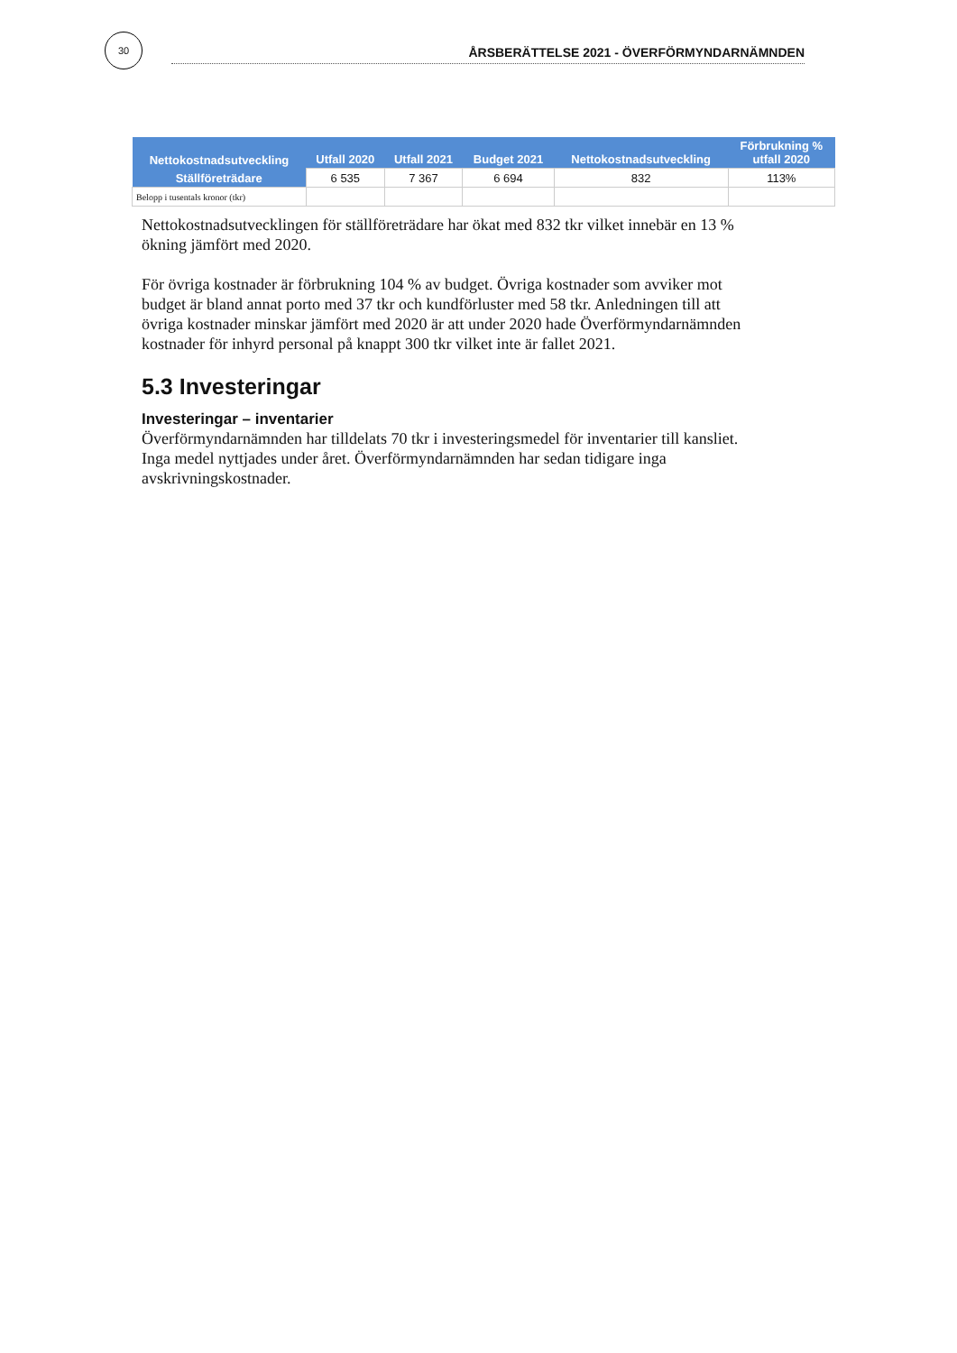30
ÅRSBERÄTTELSE 2021 - ÖVERFÖRMYNDARNÄMNDEN
| Nettokostnadsutveckling | Utfall 2020 | Utfall 2021 | Budget 2021 | Nettokostnadsutveckling | Förbrukning % utfall 2020 |
| --- | --- | --- | --- | --- | --- |
| Ställföreträdare | 6 535 | 7 367 | 6 694 | 832 | 113% |
| Belopp i tusentals kronor (tkr) | | | | | |
Nettokostnadsutvecklingen för ställföreträdare har ökat med 832 tkr vilket innebär en 13 % ökning jämfört med 2020.
För övriga kostnader är förbrukning 104 % av budget. Övriga kostnader som avviker mot budget är bland annat porto med 37 tkr och kundförluster med 58 tkr. Anledningen till att övriga kostnader minskar jämfört med 2020 är att under 2020 hade Överförmyndarnämnden kostnader för inhyrd personal på knappt 300 tkr vilket inte är fallet 2021.
5.3 Investeringar
Investeringar – inventarier
Överförmyndarnämnden har tilldelats 70 tkr i investeringsmedel för inventarier till kansliet. Inga medel nyttjades under året. Överförmyndarnämnden har sedan tidigare inga avskrivningskostnader.